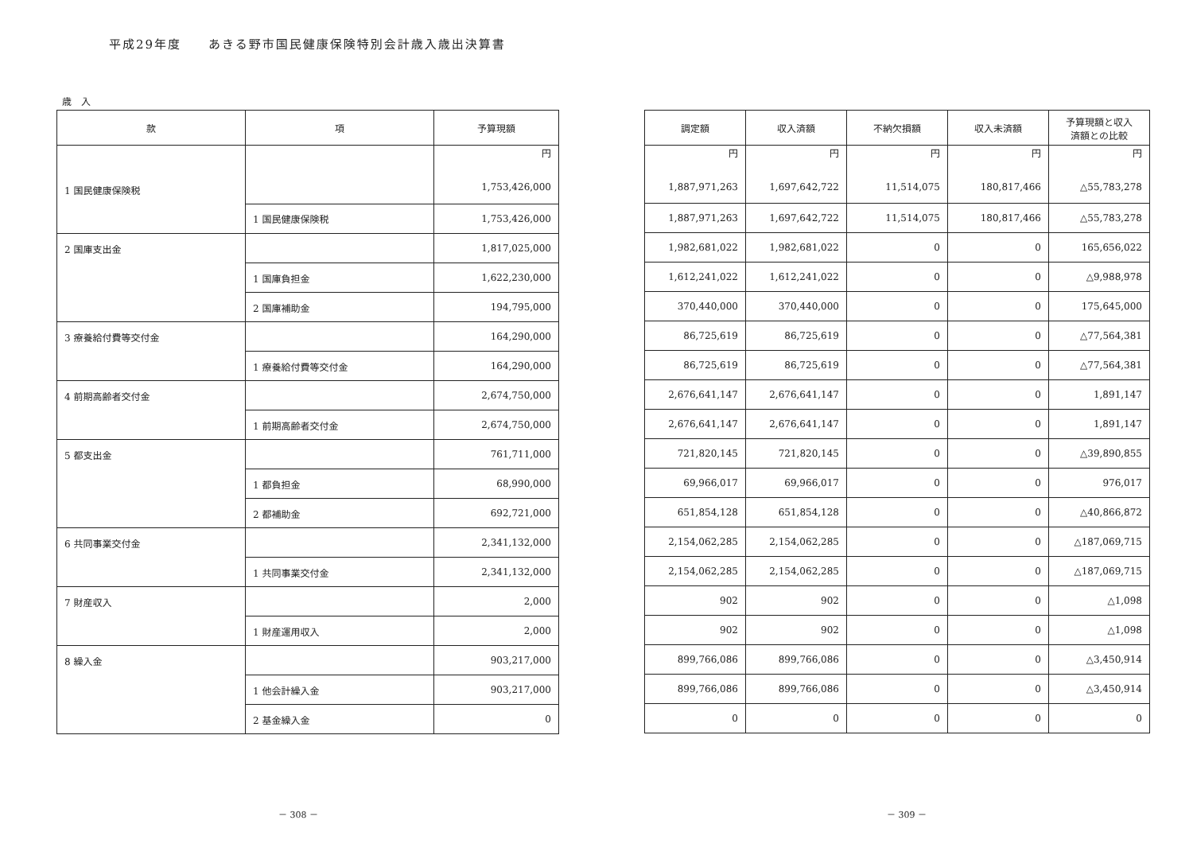平成29年度　　あきる野市国民健康保険特別会計歳入歳出決算書
歳　入
| 款 | 項 | 予算現額 |
| --- | --- | --- |
| 1 国民健康保険税 | | 円 1,753,426,000 |
| | 1 国民健康保険税 | 1,753,426,000 |
| 2 国庫支出金 | | 1,817,025,000 |
| | 1 国庫負担金 | 1,622,230,000 |
| | 2 国庫補助金 | 194,795,000 |
| 3 療養給付費等交付金 | | 164,290,000 |
| | 1 療養給付費等交付金 | 164,290,000 |
| 4 前期高齢者交付金 | | 2,674,750,000 |
| | 1 前期高齢者交付金 | 2,674,750,000 |
| 5 都支出金 | | 761,711,000 |
| | 1 都負担金 | 68,990,000 |
| | 2 都補助金 | 692,721,000 |
| 6 共同事業交付金 | | 2,341,132,000 |
| | 1 共同事業交付金 | 2,341,132,000 |
| 7 財産収入 | | 2,000 |
| | 1 財産運用収入 | 2,000 |
| 8 繰入金 | | 903,217,000 |
| | 1 他会計繰入金 | 903,217,000 |
| | 2 基金繰入金 | 0 |
| 調定額 | 収入済額 | 不納欠損額 | 収入未済額 | 予算現額と収入 済額との比較 |
| --- | --- | --- | --- | --- |
| 円 1,887,971,263 | 円 1,697,642,722 | 円 11,514,075 | 円 180,817,466 | 円 △55,783,278 |
| 1,887,971,263 | 1,697,642,722 | 11,514,075 | 180,817,466 | △55,783,278 |
| 1,982,681,022 | 1,982,681,022 | 0 | 0 | 165,656,022 |
| 1,612,241,022 | 1,612,241,022 | 0 | 0 | △9,988,978 |
| 370,440,000 | 370,440,000 | 0 | 0 | 175,645,000 |
| 86,725,619 | 86,725,619 | 0 | 0 | △77,564,381 |
| 86,725,619 | 86,725,619 | 0 | 0 | △77,564,381 |
| 2,676,641,147 | 2,676,641,147 | 0 | 0 | 1,891,147 |
| 2,676,641,147 | 2,676,641,147 | 0 | 0 | 1,891,147 |
| 721,820,145 | 721,820,145 | 0 | 0 | △39,890,855 |
| 69,966,017 | 69,966,017 | 0 | 0 | 976,017 |
| 651,854,128 | 651,854,128 | 0 | 0 | △40,866,872 |
| 2,154,062,285 | 2,154,062,285 | 0 | 0 | △187,069,715 |
| 2,154,062,285 | 2,154,062,285 | 0 | 0 | △187,069,715 |
| 902 | 902 | 0 | 0 | △1,098 |
| 902 | 902 | 0 | 0 | △1,098 |
| 899,766,086 | 899,766,086 | 0 | 0 | △3,450,914 |
| 899,766,086 | 899,766,086 | 0 | 0 | △3,450,914 |
| 0 | 0 | 0 | 0 | 0 |
－ 308 － － 309 －